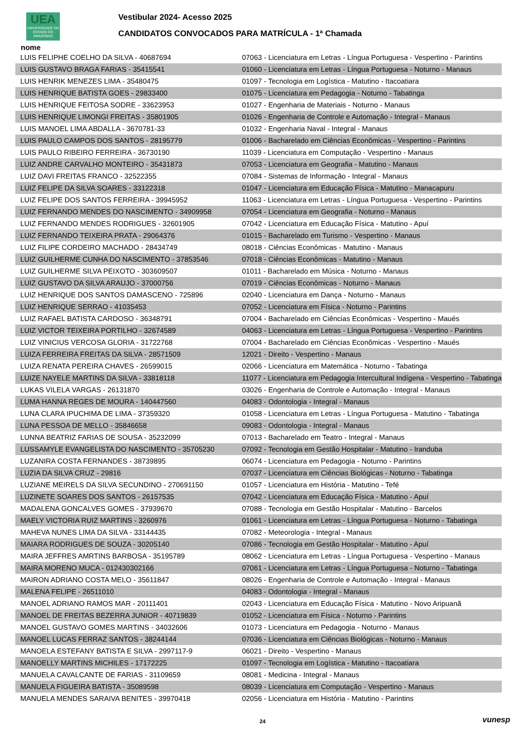UEA
UNIVERSIDADE DO ESTADO DO AMAZONAS
Vestibular 2024- Acesso 2025
CANDIDATOS CONVOCADOS PARA MATRÍCULA - 1ª Chamada
nome
| LUIS FELIPHE COELHO DA SILVA - 40687694 | 07063 - Licenciatura em Letras - Língua Portuguesa - Vespertino - Parintins |
| LUIS GUSTAVO BRAGA FARIAS - 35415541 | 01060 - Licenciatura em Letras - Língua Portuguesa - Noturno - Manaus |
| LUIS HENRIK MENEZES LIMA - 35480475 | 01097 - Tecnologia em Logística - Matutino - Itacoatiara |
| LUIS HENRIQUE BATISTA GOES - 29833400 | 01075 - Licenciatura em Pedagogia - Noturno - Tabatinga |
| LUIS HENRIQUE FEITOSA SODRE - 33623953 | 01027 - Engenharia de Materiais - Noturno - Manaus |
| LUIS HENRIQUE LIMONGI FREITAS - 35801905 | 01026 - Engenharia de Controle e Automação - Integral - Manaus |
| LUIS MANOEL LIMA ABDALLA - 3670781-33 | 01032 - Engenharia Naval - Integral - Manaus |
| LUIS PAULO CAMPOS DOS SANTOS - 28195779 | 01006 - Bacharelado em Ciências Econômicas - Vespertino - Parintins |
| LUIS PAULO RIBEIRO FERREIRA - 36730190 | 11039 - Licenciatura em Computação - Vespertino - Manaus |
| LUIZ ANDRE CARVALHO MONTEIRO - 35431873 | 07053 - Licenciatura em Geografia - Matutino - Manaus |
| LUIZ DAVI FREITAS FRANCO - 32522355 | 07084 - Sistemas de Informação - Integral - Manaus |
| LUIZ FELIPE DA SILVA SOARES - 33122318 | 01047 - Licenciatura em Educação Física - Matutino - Manacapuru |
| LUIZ FELIPE DOS SANTOS FERREIRA - 39945952 | 11063 - Licenciatura em Letras - Língua Portuguesa - Vespertino - Parintins |
| LUIZ FERNANDO MENDES DO NASCIMENTO - 34909958 | 07054 - Licenciatura em Geografia - Noturno - Manaus |
| LUIZ FERNANDO MENDES RODRIGUES - 32601905 | 07042 - Licenciatura em Educação Física - Matutino - Apuí |
| LUIZ FERNANDO TEIXEIRA PRATA - 29064376 | 01015 - Bacharelado em Turismo - Vespertino - Manaus |
| LUIZ FILIPE CORDEIRO MACHADO - 28434749 | 08018 - Ciências Econômicas - Matutino - Manaus |
| LUIZ GUILHERME CUNHA DO NASCIMENTO - 37853546 | 07018 - Ciências Econômicas - Matutino - Manaus |
| LUIZ GUILHERME SILVA PEIXOTO - 303609507 | 01011 - Bacharelado em Música - Noturno - Manaus |
| LUIZ GUSTAVO DA SILVA ARAUJO - 37000756 | 07019 - Ciências Econômicas - Noturno - Manaus |
| LUIZ HENRIQUE DOS SANTOS DAMASCENO - 725896 | 02040 - Licenciatura em Dança - Noturno - Manaus |
| LUIZ HENRIQUE SERRAO - 41035453 | 07052 - Licenciatura em Física - Noturno - Parintins |
| LUIZ RAFAEL BATISTA CARDOSO - 36348791 | 07004 - Bacharelado em Ciências Econômicas - Vespertino - Maués |
| LUIZ VICTOR TEIXEIRA PORTILHO - 32674589 | 04063 - Licenciatura em Letras - Língua Portuguesa - Vespertino - Parintins |
| LUIZ VINICIUS VERCOSA GLORIA - 31722768 | 07004 - Bacharelado em Ciências Econômicas - Vespertino - Maués |
| LUIZA FERREIRA FREITAS DA SILVA - 28571509 | 12021 - Direito - Vespertino - Manaus |
| LUIZA RENATA PEREIRA CHAVES - 26599015 | 02066 - Licenciatura em Matemática - Noturno - Tabatinga |
| LUIZE NAYELE MARTINS DA SILVA - 33818118 | 11077 - Licenciatura em Pedagogia Intercultural Indígena - Vespertino - Tabatinga |
| LUKAS VILELA VARGAS - 26131870 | 03026 - Engenharia de Controle e Automação - Integral - Manaus |
| LUMA HANNA REGES DE MOURA - 140447560 | 04083 - Odontologia - Integral - Manaus |
| LUNA CLARA IPUCHIMA DE LIMA - 37359320 | 01058 - Licenciatura em Letras - Língua Portuguesa - Matutino - Tabatinga |
| LUNA PESSOA DE MELLO - 35846658 | 09083 - Odontologia - Integral - Manaus |
| LUNNA BEATRIZ FARIAS DE SOUSA - 35232099 | 07013 - Bacharelado em Teatro - Integral - Manaus |
| LUSSAMYLE EVANGELISTA DO NASCIMENTO - 35705230 | 07092 - Tecnologia em Gestão Hospitalar - Matutino - Iranduba |
| LUZANIRA COSTA FERNANDES - 38739895 | 06074 - Licenciatura em Pedagogia - Noturno - Parintins |
| LUZIA DA SILVA CRUZ - 29816 | 07037 - Licenciatura em Ciências Biológicas - Noturno - Tabatinga |
| LUZIANE MEIRELS DA SILVA SECUNDINO - 270691150 | 01057 - Licenciatura em História - Matutino - Tefé |
| LUZINETE SOARES DOS SANTOS - 26157535 | 07042 - Licenciatura em Educação Física - Matutino - Apuí |
| MADALENA GONCALVES GOMES - 37939670 | 07088 - Tecnologia em Gestão Hospitalar - Matutino - Barcelos |
| MAELY VICTORIA RUIZ MARTINS - 3260976 | 01061 - Licenciatura em Letras - Língua Portuguesa - Noturno - Tabatinga |
| MAHEVA NUNES LIMA DA SILVA - 33144435 | 07082 - Meteorologia - Integral - Manaus |
| MAIARA RODRIGUES DE SOUZA - 30205140 | 07086 - Tecnologia em Gestão Hospitalar - Matutino - Apuí |
| MAIRA JEFFRES AMRTINS BARBOSA - 35195789 | 08062 - Licenciatura em Letras - Língua Portuguesa - Vespertino - Manaus |
| MAIRA MORENO MUCA - 012430302166 | 07061 - Licenciatura em Letras - Língua Portuguesa - Noturno - Tabatinga |
| MAIRON ADRIANO COSTA MELO - 35611847 | 08026 - Engenharia de Controle e Automação - Integral - Manaus |
| MALENA FELIPE - 26511010 | 04083 - Odontologia - Integral - Manaus |
| MANOEL ADRIANO RAMOS MAR - 20111401 | 02043 - Licenciatura em Educação Física - Matutino - Novo Aripuanã |
| MANOEL DE FREITAS BEZERRA JUNIOR - 40719839 | 01052 - Licenciatura em Física - Noturno - Parintins |
| MANOEL GUSTAVO GOMES MARTINS - 34032606 | 01073 - Licenciatura em Pedagogia - Noturno - Manaus |
| MANOEL LUCAS FERRAZ SANTOS - 38244144 | 07036 - Licenciatura em Ciências Biológicas - Noturno - Manaus |
| MANOELA ESTEFANY BATISTA E SILVA - 2997117-9 | 06021 - Direito - Vespertino - Manaus |
| MANOELLY MARTINS MICHILES - 17172225 | 01097 - Tecnologia em Logística - Matutino - Itacoatiara |
| MANUELA CAVALCANTE DE FARIAS - 31109659 | 08081 - Medicina - Integral - Manaus |
| MANUELA FIGUEIRA BATISTA - 35089598 | 08039 - Licenciatura em Computação - Vespertino - Manaus |
| MANUELA MENDES SARAIVA BENITES - 39970418 | 02056 - Licenciatura em História - Matutino - Parintins |
24
vunesp